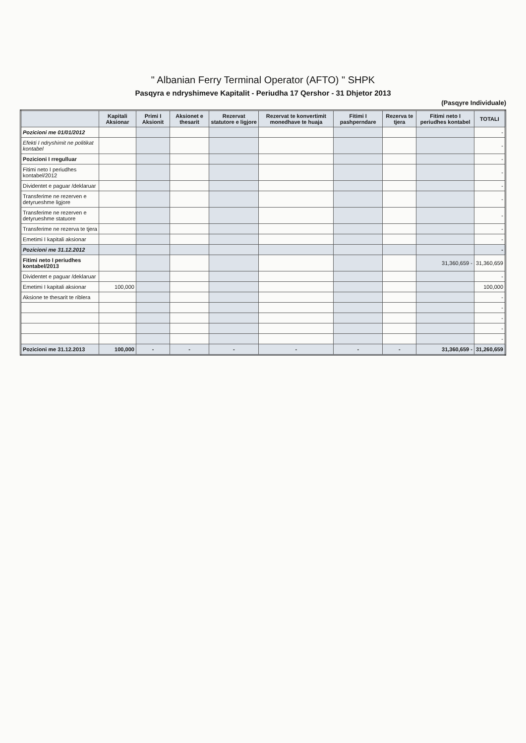" Albanian Ferry Terminal Operator (AFTO) " SHPK
Pasqyra e ndryshimeve Kapitalit - Periudha 17 Qershor - 31 Dhjetor 2013
(Pasqyre Individuale)
| | Kapitali Aksionar | Primi I Aksionit | Aksionet e thesarit | Rezervat statutore e ligjore | Rezervat te konvertimit monedhave te huaja | Fitimi I pashperndare | Rezerva te tjera | Fitimi neto I periudhes kontabel | TOTALI |
| --- | --- | --- | --- | --- | --- | --- | --- | --- | --- |
| Pozicioni me 01/01/2012 | | | | | | | | | - |
| Efekti I ndryshimit ne politikat kontabel | | | | | | | | | - |
| Pozicioni I rregulluar | | | | | | | | | - |
| Fitimi neto I periudhes kontabel/2012 | | | | | | | | | - |
| Dividentet e paguar /deklaruar | | | | | | | | | - |
| Transferime ne rezerven e detyrueshme ligjore | | | | | | | | | - |
| Transferime ne rezerven e detyrueshme statuore | | | | | | | | | - |
| Transferime ne rezerva te tjera | | | | | | | | | - |
| Emetimi I kapitali aksionar | | | | | | | | | - |
| Pozicioni me 31.12.2012 | | | | | | | | | - |
| Fitimi neto I periudhes kontabel/2013 | | | | | | | | 31,360,659 - | 31,360,659 |
| Dividentet e paguar /deklaruar | | | | | | | | | - |
| Emetimi I kapitali aksionar | 100,000 | | | | | | | | 100,000 |
| Aksione te thesarit te riblera | | | | | | | | | - |
| | | | | | | | | | - |
| | | | | | | | | | - |
| | | | | | | | | | - |
| | | | | | | | | | - |
| Pozicioni me 31.12.2013 | 100,000 | - | - | - | - | - | - | 31,360,659 - | 31,260,659 |